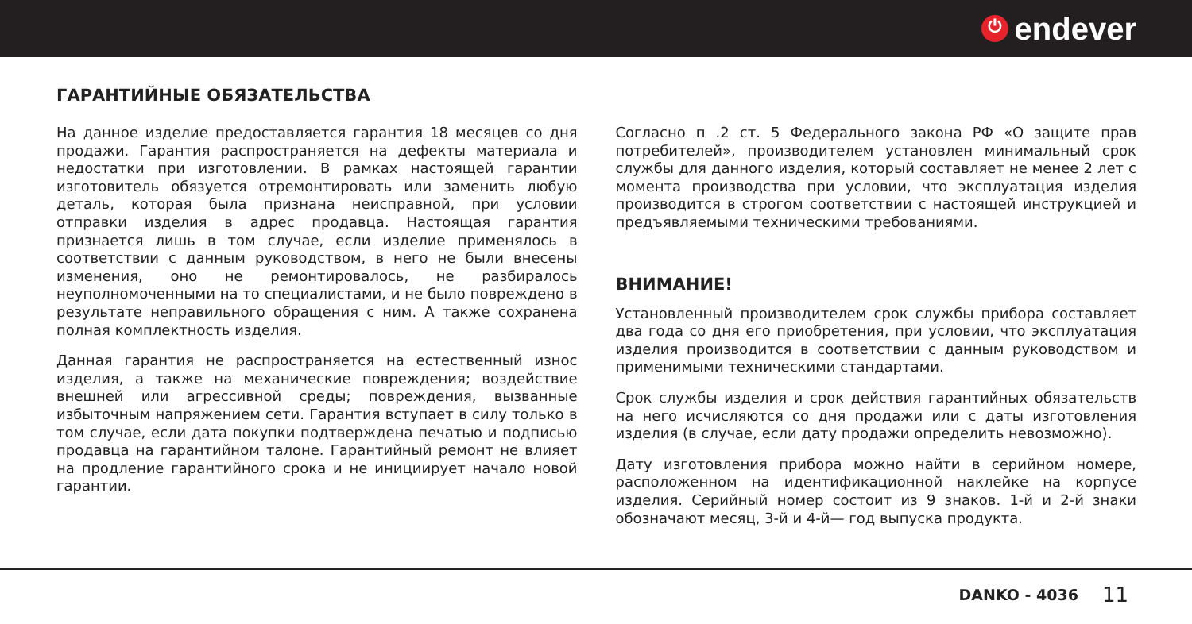⏻
endever
ГАРАНТИЙНЫЕ ОБЯЗАТЕЛЬСТВА
На данное изделие предоставляется гарантия 18 месяцев со дня продажи. Гарантия распространяется на дефекты материала и недостатки при изготовлении. В рамках настоящей гарантии изготовитель обязуется отремонтировать или заменить любую деталь, которая была признана неисправной, при условии отправки изделия в адрес продавца. Настоящая гарантия признается лишь в том случае, если изделие применялось в соответствии с данным руководством, в него не были внесены изменения, оно не ремонтировалось, не разбиралось неуполномоченными на то специалистами, и не было повреждено в результате неправильного обращения с ним. А также сохранена полная комплектность изделия.
Данная гарантия не распространяется на естественный износ изделия, а также на механические повреждения; воздействие внешней или агрессивной среды; повреждения, вызванные избыточным напряжением сети. Гарантия вступает в силу только в том случае, если дата покупки подтверждена печатью и подписью продавца на гарантийном талоне. Гарантийный ремонт не влияет на продление гарантийного срока и не инициирует начало новой гарантии.
Согласно п .2 ст. 5 Федерального закона РФ «О защите прав потребителей», производителем установлен минимальный срок службы для данного изделия, который составляет не менее 2 лет с момента производства при условии, что эксплуатация изделия производится в строгом соответствии с настоящей инструкцией и предъявляемыми техническими требованиями.
ВНИМАНИЕ!
Установленный производителем срок службы прибора составляет два года со дня его приобретения, при условии, что эксплуатация изделия производится в соответствии с данным руководством и применимыми техническими стандартами.
Срок службы изделия и срок действия гарантийных обязательств на него исчисляются со дня продажи или с даты изготовления изделия (в случае, если дату продажи определить невозможно).
Дату изготовления прибора можно найти в серийном номере, расположенном на идентификационной наклейке на корпусе изделия. Серийный номер состоит из 9 знаков. 1-й и 2-й знаки обозначают месяц, 3-й и 4-й— год выпуска продукта.
DANKO - 4036 11